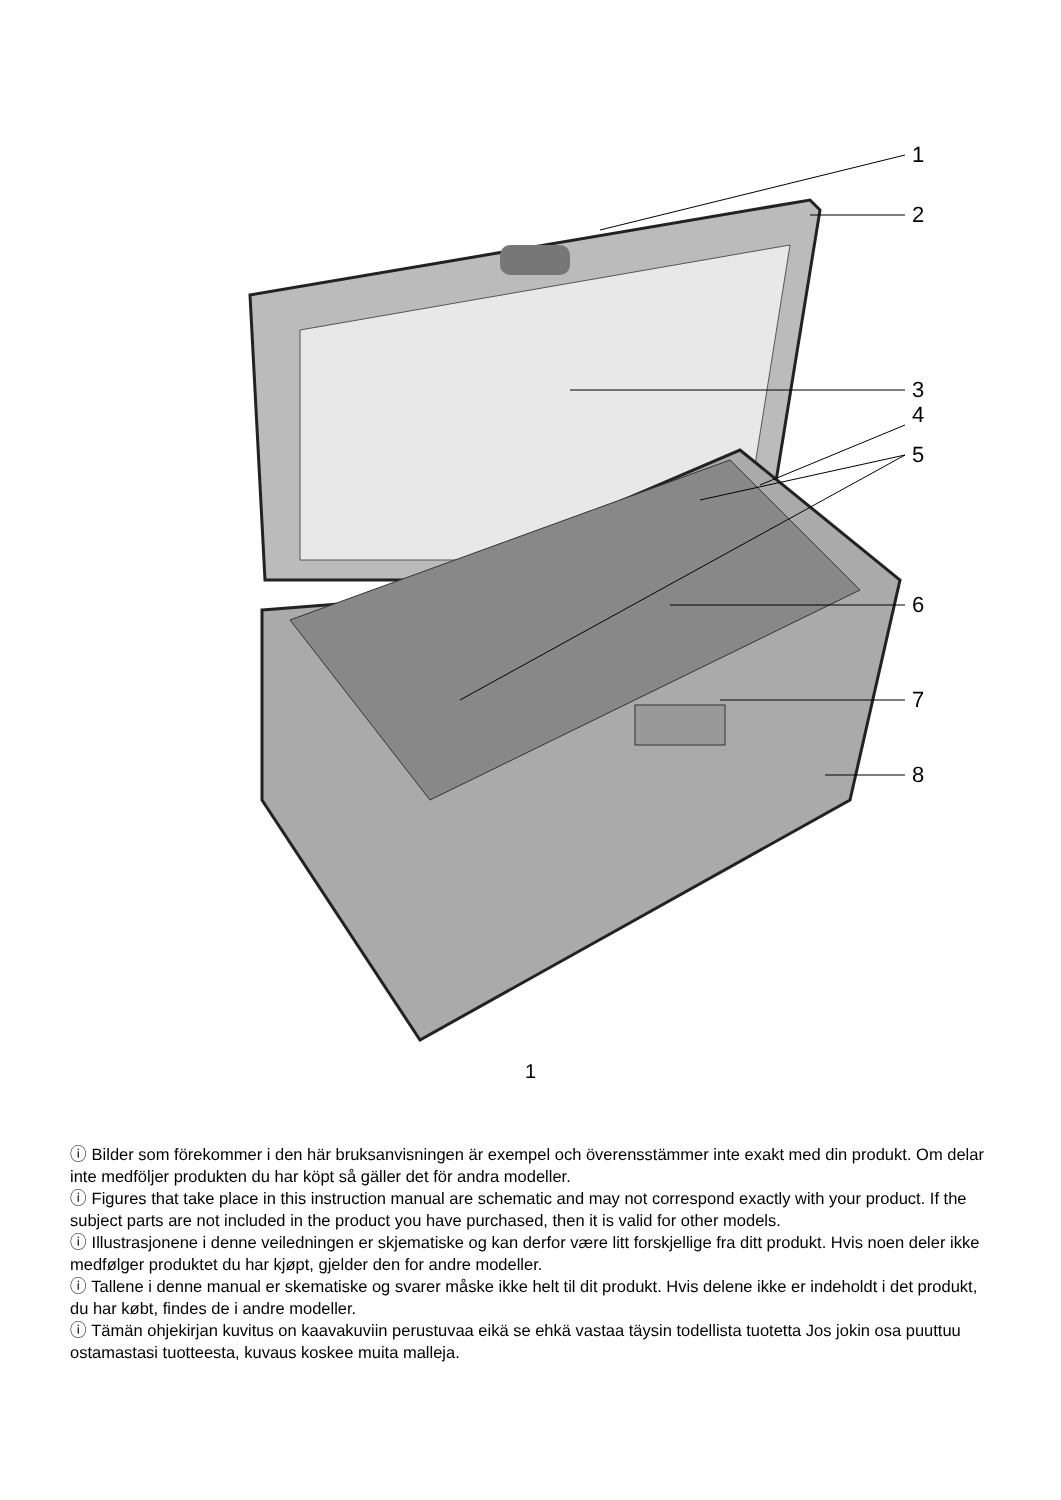1
2
3
4
5
6
7
8
1
ⓘ Bilder som förekommer i den här bruksanvisningen är exempel och överensstämmer inte exakt med din produkt. Om delar inte medföljer produkten du har köpt så gäller det för andra modeller.
ⓘ Figures that take place in this instruction manual are schematic and may not correspond exactly with your product. If the subject parts are not included in the product you have purchased, then it is valid for other models.
ⓘ Illustrasjonene i denne veiledningen er skjematiske og kan derfor være litt forskjellige fra ditt produkt. Hvis noen deler ikke medfølger produktet du har kjøpt, gjelder den for andre modeller.
ⓘ Tallene i denne manual er skematiske og svarer måske ikke helt til dit produkt. Hvis delene ikke er indeholdt i det produkt, du har købt, findes de i andre modeller.
ⓘ Tämän ohjekirjan kuvitus on kaavakuviin perustuvaa eikä se ehkä vastaa täysin todellista tuotetta Jos jokin osa puuttuu ostamastasi tuotteesta, kuvaus koskee muita malleja.